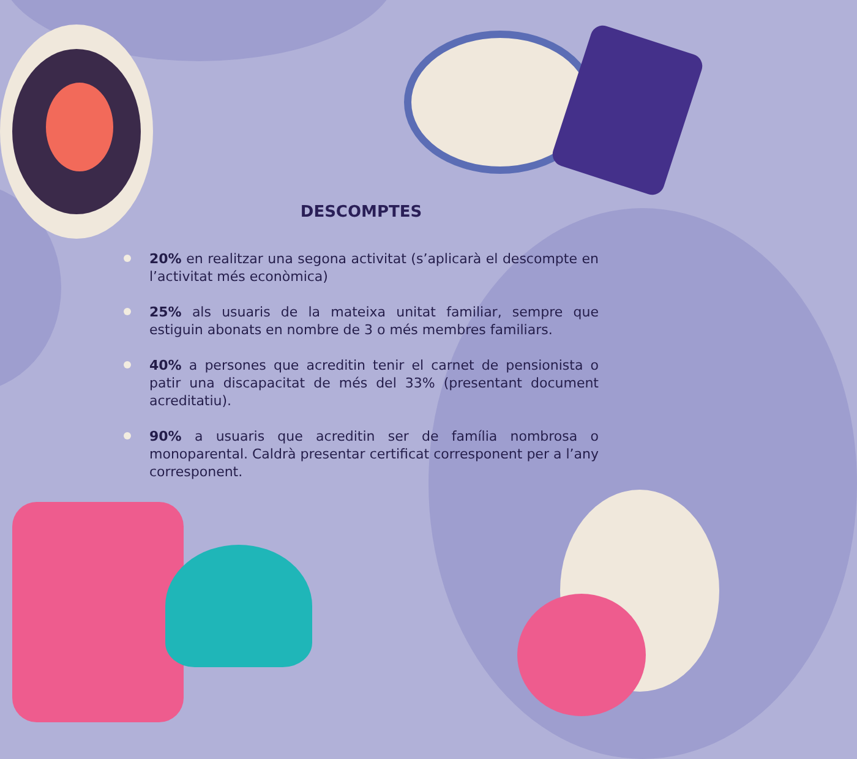DESCOMPTES
20% en realitzar una segona activitat (s’aplicarà el descompte en l’activitat més econòmica)
25% als usuaris de la mateixa unitat familiar, sempre que estiguin abonats en nombre de 3 o més membres familiars.
40% a persones que acreditin tenir el carnet de pensionista o patir una discapacitat de més del 33% (presentant document acreditatiu).
90% a usuaris que acreditin ser de família nombrosa o monoparental. Caldrà presentar certificat corresponent per a l’any corresponent.